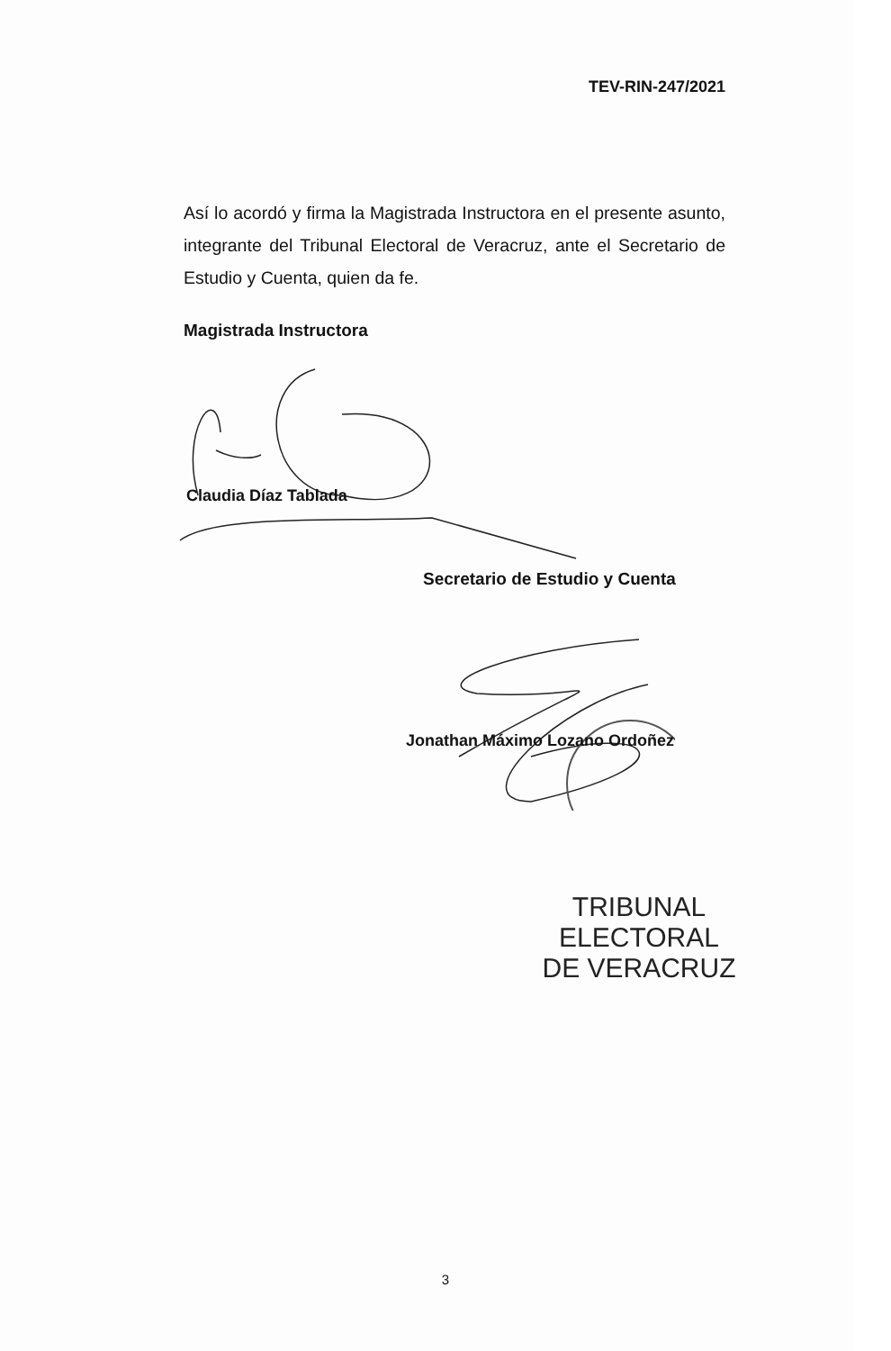TEV-RIN-247/2021
Así lo acordó y firma la Magistrada Instructora en el presente asunto, integrante del Tribunal Electoral de Veracruz, ante el Secretario de Estudio y Cuenta, quien da fe.
Magistrada Instructora
Claudia Díaz Tablada
Secretario de Estudio y Cuenta
Jonathan Máximo Lozano Ordoñez
TRIBUNAL
ELECTORAL
DE VERACRUZ
3